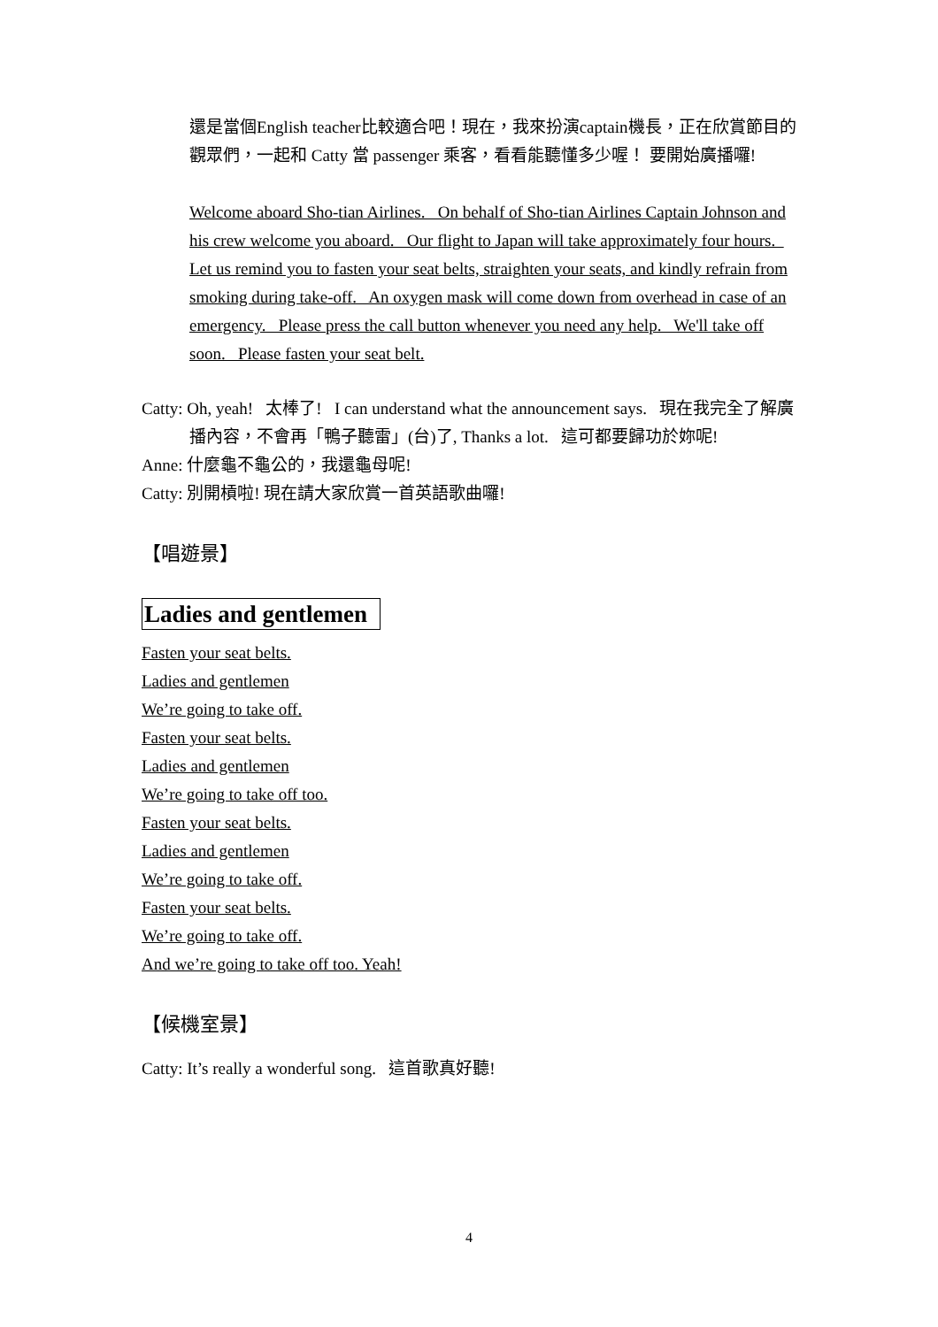還是當個English teacher比較適合吧！現在，我來扮演captain機長，正在欣賞節目的觀眾們，一起和 Catty 當 passenger 乘客，看看能聽懂多少喔！ 要開始廣播囉!
Welcome aboard Sho-tian Airlines. On behalf of Sho-tian Airlines Captain Johnson and his crew welcome you aboard. Our flight to Japan will take approximately four hours. Let us remind you to fasten your seat belts, straighten your seats, and kindly refrain from smoking during take-off. An oxygen mask will come down from overhead in case of an emergency. Please press the call button whenever you need any help. We'll take off soon. Please fasten your seat belt.
Catty: Oh, yeah! 太棒了! I can understand what the announcement says. 現在我完全了解廣播內容，不會再「鴨子聽雷」(台)了, Thanks a lot. 這可都要歸功於妳呢!
Anne: 什麼龜不龜公的，我還龜母呢!
Catty: 別開槓啦! 現在請大家欣賞一首英語歌曲囉!
【唱遊景】
Ladies and gentlemen
Fasten your seat belts.
Ladies and gentlemen
We’re going to take off.
Fasten your seat belts.
Ladies and gentlemen
We’re going to take off too.
Fasten your seat belts.
Ladies and gentlemen
We’re going to take off.
Fasten your seat belts.
We’re going to take off.
And we’re going to take off too. Yeah!
【候機室景】
Catty: It’s really a wonderful song. 這首歌真好聽!
4